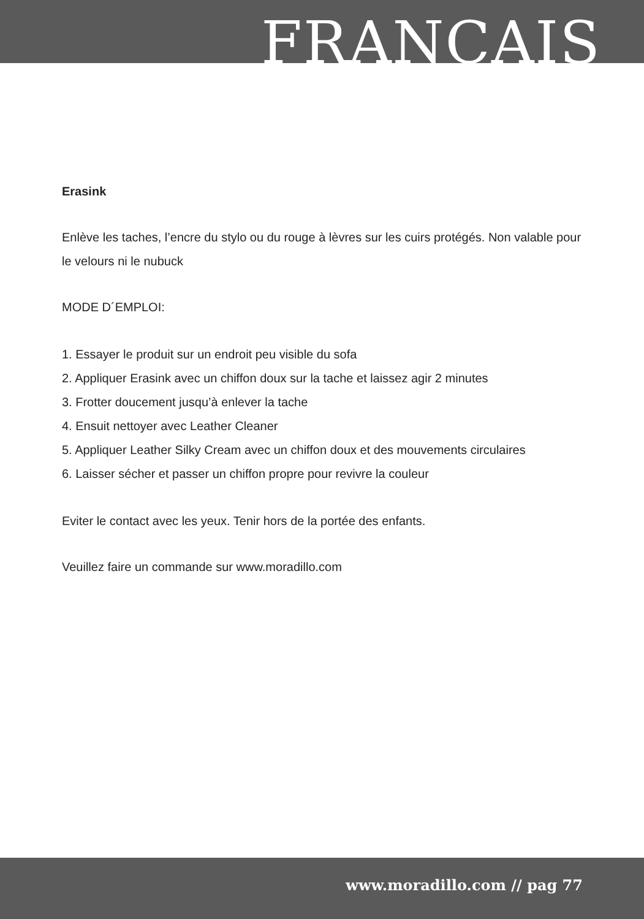FRANCAIS
Erasink
Enlève les taches, l’encre du stylo ou du rouge à lèvres sur les cuirs protégés. Non valable pour le velours ni le nubuck
MODE D´EMPLOI:
1. Essayer le produit sur un endroit peu visible du sofa
2. Appliquer Erasink avec un chiffon doux sur la tache et laissez agir 2 minutes
3. Frotter doucement jusqu’à enlever la tache
4. Ensuit nettoyer avec Leather Cleaner
5. Appliquer Leather Silky Cream avec un chiffon doux et des mouvements circulaires
6. Laisser sécher et passer un chiffon propre pour revivre la couleur
Eviter le contact avec les yeux. Tenir hors de la portée des enfants.
Veuillez faire un commande sur www.moradillo.com
www.moradillo.com // pag 77